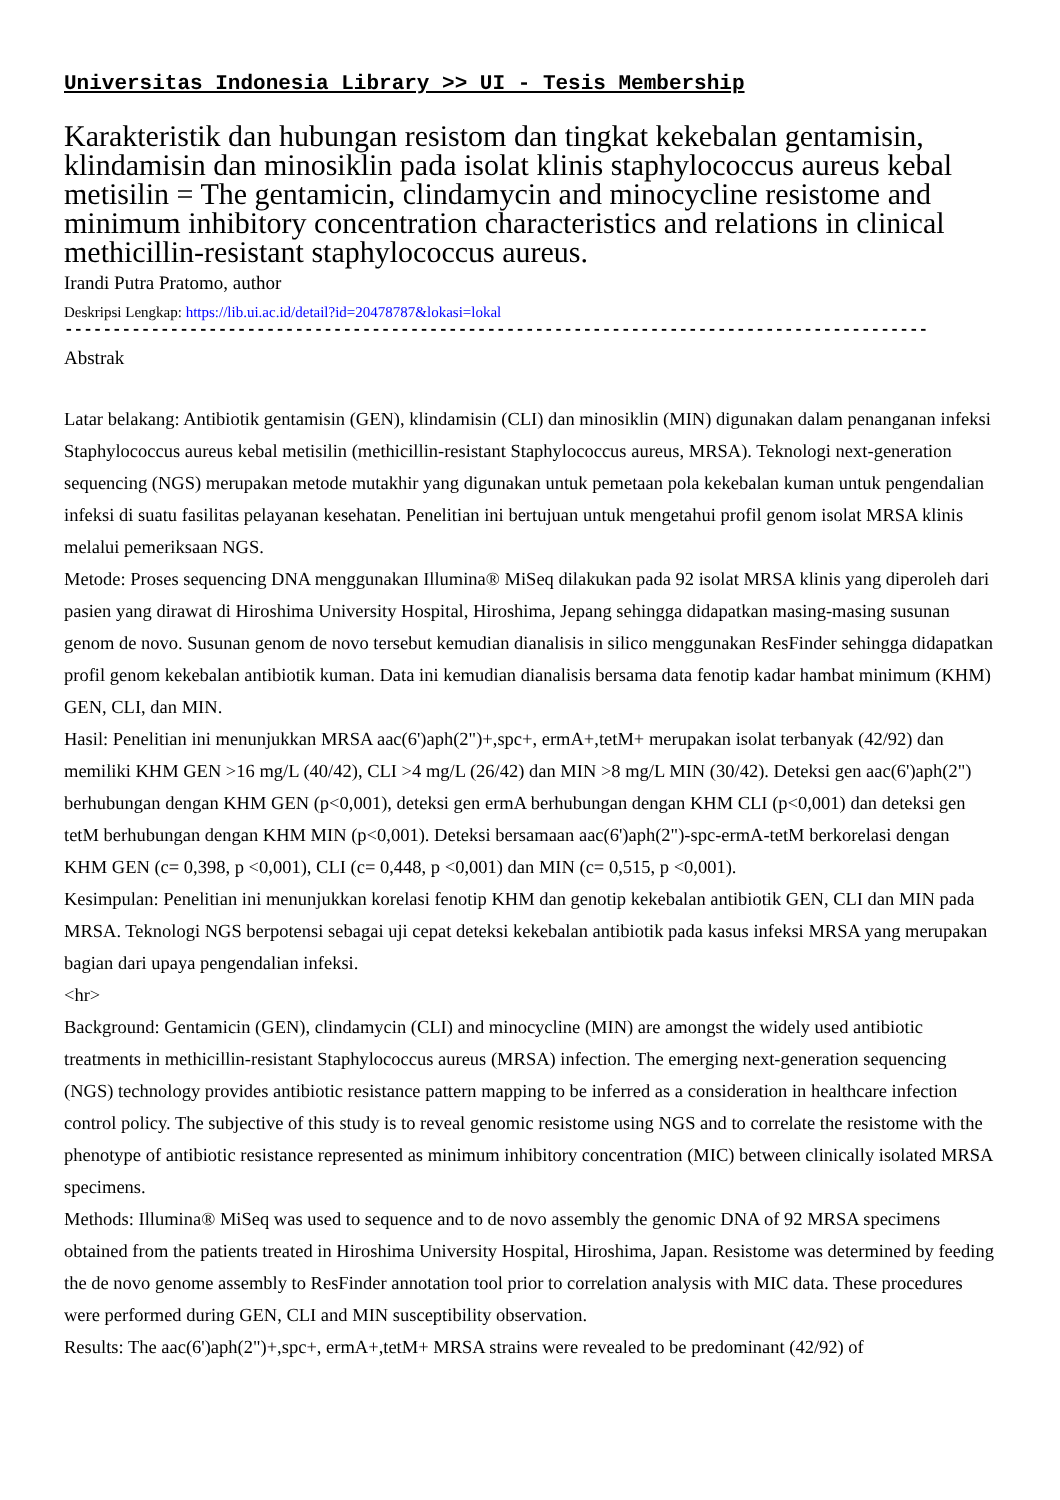Universitas Indonesia Library >> UI - Tesis Membership
Karakteristik dan hubungan resistom dan tingkat kekebalan gentamisin, klindamisin dan minosiklin pada isolat klinis staphylococcus aureus kebal metisilin = The gentamicin, clindamycin and minocycline resistome and minimum inhibitory concentration characteristics and relations in clinical methicillin-resistant staphylococcus aureus.
Irandi Putra Pratomo, author
Deskripsi Lengkap: https://lib.ui.ac.id/detail?id=20478787&lokasi=lokal
------------------------------------------------------------------------------------------
Abstrak
Latar belakang: Antibiotik gentamisin (GEN), klindamisin (CLI) dan minosiklin (MIN) digunakan dalam penanganan infeksi Staphylococcus aureus kebal metisilin (methicillin-resistant Staphylococcus aureus, MRSA). Teknologi next-generation sequencing (NGS) merupakan metode mutakhir yang digunakan untuk pemetaan pola kekebalan kuman untuk pengendalian infeksi di suatu fasilitas pelayanan kesehatan. Penelitian ini bertujuan untuk mengetahui profil genom isolat MRSA klinis melalui pemeriksaan NGS.
Metode: Proses sequencing DNA menggunakan Illumina® MiSeq dilakukan pada 92 isolat MRSA klinis yang diperoleh dari pasien yang dirawat di Hiroshima University Hospital, Hiroshima, Jepang sehingga didapatkan masing-masing susunan genom de novo. Susunan genom de novo tersebut kemudian dianalisis in silico menggunakan ResFinder sehingga didapatkan profil genom kekebalan antibiotik kuman. Data ini kemudian dianalisis bersama data fenotip kadar hambat minimum (KHM) GEN, CLI, dan MIN.
Hasil: Penelitian ini menunjukkan MRSA aac(6')aph(2")+,spc+, ermA+,tetM+ merupakan isolat terbanyak (42/92) dan memiliki KHM GEN >16 mg/L (40/42), CLI >4 mg/L (26/42) dan MIN >8 mg/L MIN (30/42). Deteksi gen aac(6')aph(2") berhubungan dengan KHM GEN (p<0,001), deteksi gen ermA berhubungan dengan KHM CLI (p<0,001) dan deteksi gen tetM berhubungan dengan KHM MIN (p<0,001). Deteksi bersamaan aac(6')aph(2")-spc-ermA-tetM berkorelasi dengan KHM GEN (c= 0,398, p <0,001), CLI (c= 0,448, p <0,001) dan MIN (c= 0,515, p <0,001).
Kesimpulan: Penelitian ini menunjukkan korelasi fenotip KHM dan genotip kekebalan antibiotik GEN, CLI dan MIN pada MRSA. Teknologi NGS berpotensi sebagai uji cepat deteksi kekebalan antibiotik pada kasus infeksi MRSA yang merupakan bagian dari upaya pengendalian infeksi.
<hr>
Background: Gentamicin (GEN), clindamycin (CLI) and minocycline (MIN) are amongst the widely used antibiotic treatments in methicillin-resistant Staphylococcus aureus (MRSA) infection. The emerging next-generation sequencing (NGS) technology provides antibiotic resistance pattern mapping to be inferred as a consideration in healthcare infection control policy. The subjective of this study is to reveal genomic resistome using NGS and to correlate the resistome with the phenotype of antibiotic resistance represented as minimum inhibitory concentration (MIC) between clinically isolated MRSA specimens.
Methods: Illumina® MiSeq was used to sequence and to de novo assembly the genomic DNA of 92 MRSA specimens obtained from the patients treated in Hiroshima University Hospital, Hiroshima, Japan. Resistome was determined by feeding the de novo genome assembly to ResFinder annotation tool prior to correlation analysis with MIC data. These procedures were performed during GEN, CLI and MIN susceptibility observation.
Results: The aac(6')aph(2")+,spc+, ermA+,tetM+ MRSA strains were revealed to be predominant (42/92) of